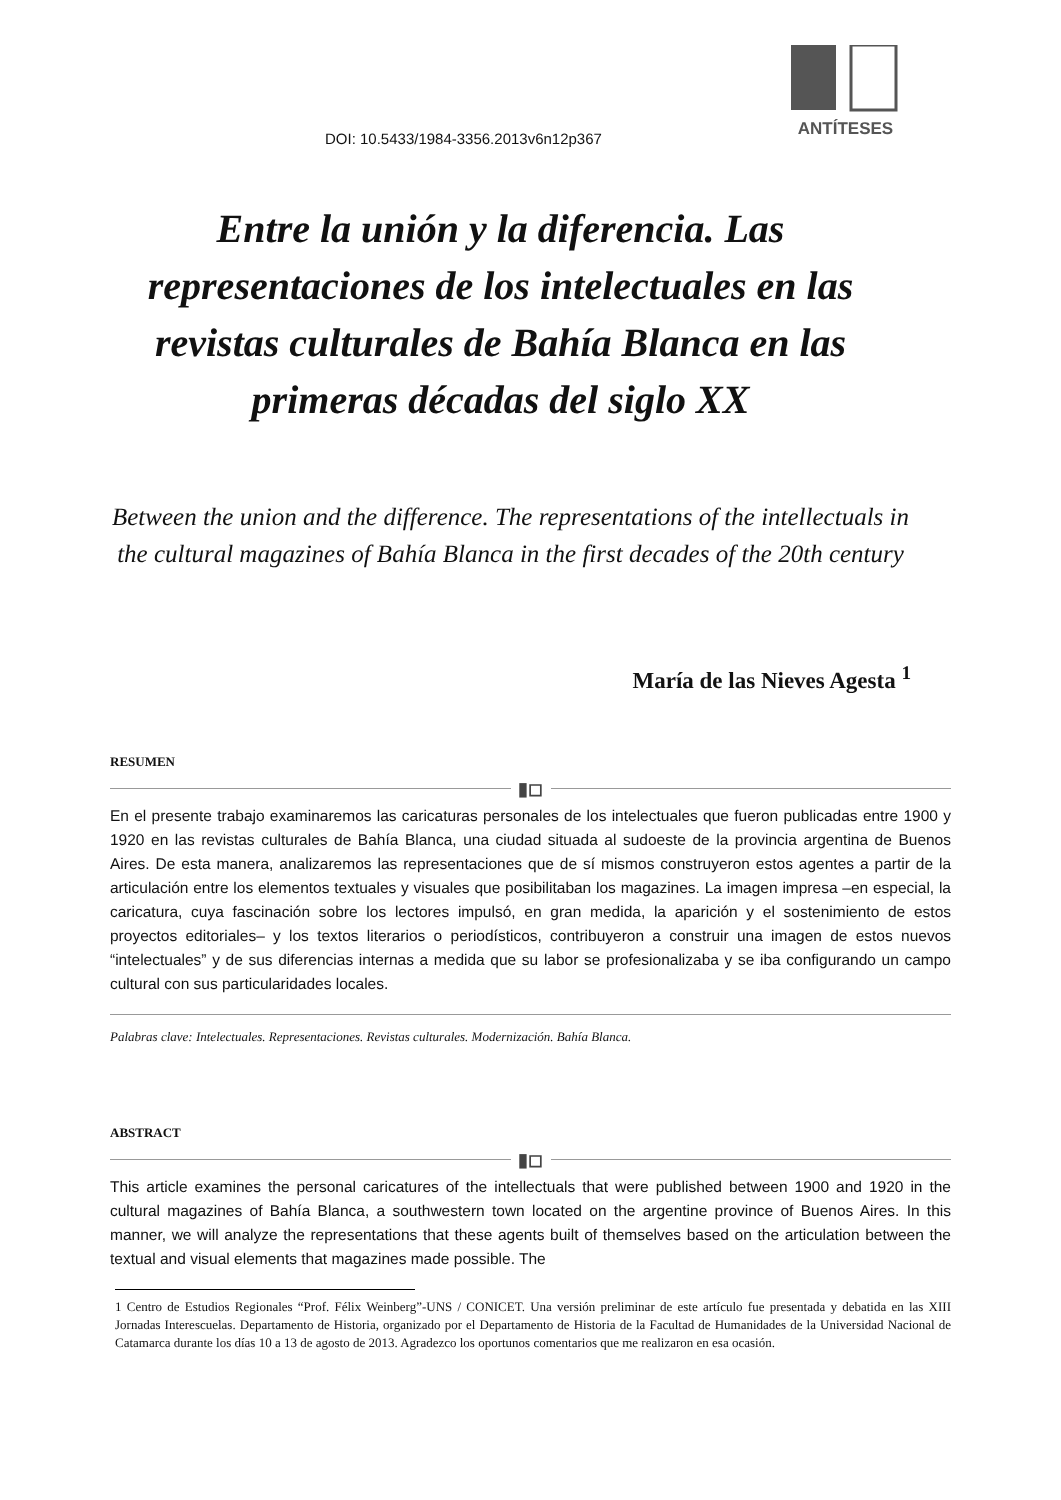ANTÍTESES
DOI: 10.5433/1984-3356.2013v6n12p367
Entre la unión y la diferencia. Las representaciones de los intelectuales en las revistas culturales de Bahía Blanca en las primeras décadas del siglo XX
Between the union and the difference. The representations of the intellectuals in the cultural magazines of Bahía Blanca in the first decades of the 20th century
María de las Nieves Agesta <sup>1</sup>
RESUMEN
▮◻
En el presente trabajo examinaremos las caricaturas personales de los intelectuales que fueron publicadas entre 1900 y 1920 en las revistas culturales de Bahía Blanca, una ciudad situada al sudoeste de la provincia argentina de Buenos Aires. De esta manera, analizaremos las representaciones que de sí mismos construyeron estos agentes a partir de la articulación entre los elementos textuales y visuales que posibilitaban los magazines. La imagen impresa –en especial, la caricatura, cuya fascinación sobre los lectores impulsó, en gran medida, la aparición y el sostenimiento de estos proyectos editoriales– y los textos literarios o periodísticos, contribuyeron a construir una imagen de estos nuevos “intelectuales” y de sus diferencias internas a medida que su labor se profesionalizaba y se iba configurando un campo cultural con sus particularidades locales.
Palabras clave: Intelectuales. Representaciones. Revistas culturales. Modernización. Bahía Blanca.
ABSTRACT
▮◻
This article examines the personal caricatures of the intellectuals that were published between 1900 and 1920 in the cultural magazines of Bahía Blanca, a southwestern town located on the argentine province of Buenos Aires. In this manner, we will analyze the representations that these agents built of themselves based on the articulation between the textual and visual elements that magazines made possible. The
1 Centro de Estudios Regionales “Prof. Félix Weinberg”-UNS / CONICET. Una versión preliminar de este artículo fue presentada y debatida en las XIII Jornadas Interescuelas. Departamento de Historia, organizado por el Departamento de Historia de la Facultad de Humanidades de la Universidad Nacional de Catamarca durante los días 10 a 13 de agosto de 2013. Agradezco los oportunos comentarios que me realizaron en esa ocasión.